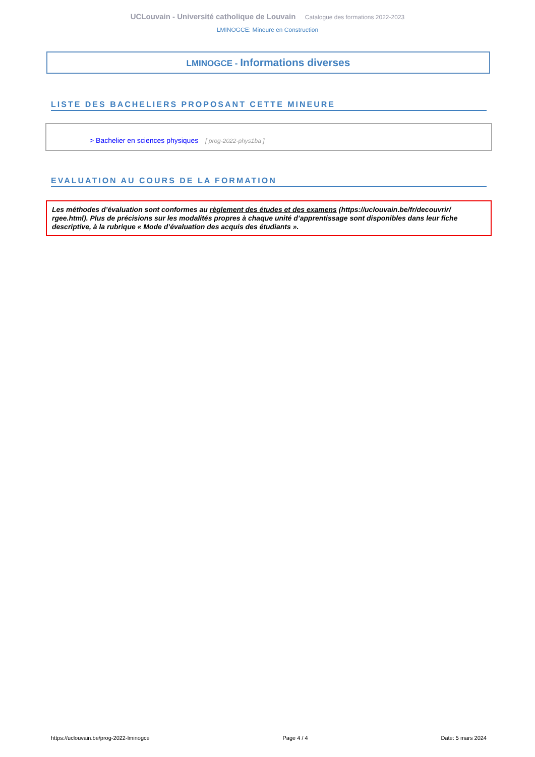UCLouvain - Université catholique de Louvain Catalogue des formations 2022-2023
LMINOGCE: Mineure en Construction
LMINOGCE - Informations diverses
LISTE DES BACHELIERS PROPOSANT CETTE MINEURE
> Bachelier en sciences physiques [ prog-2022-phys1ba ]
EVALUATION AU COURS DE LA FORMATION
Les méthodes d’évaluation sont conformes au règlement des études et des examens (https://uclouvain.be/fr/decouvrir/ rgee.html). Plus de précisions sur les modalités propres à chaque unité d’apprentissage sont disponibles dans leur fiche descriptive, à la rubrique « Mode d’évaluation des acquis des étudiants ».
https://uclouvain.be/prog-2022-lminogce Page 4 / 4 Date: 5 mars 2024